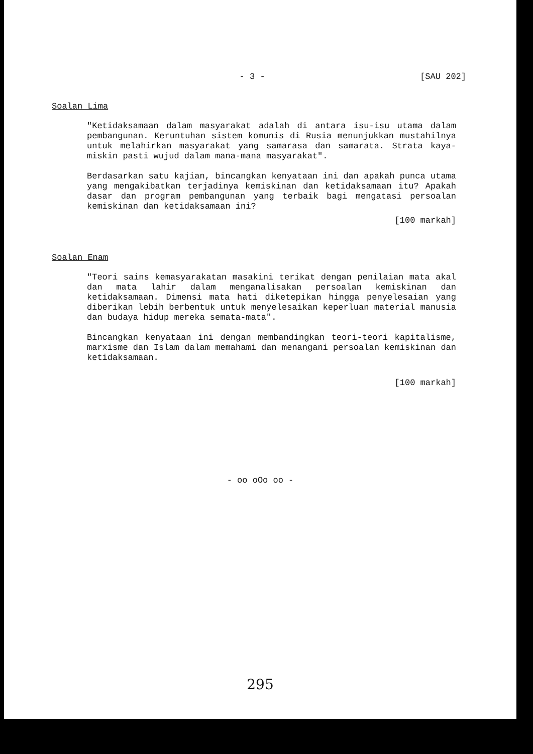- 3 - [SAU 202]
Soalan Lima
"Ketidaksamaan dalam masyarakat adalah di antara isu-isu utama dalam pembangunan. Keruntuhan sistem komunis di Rusia menunjukkan mustahilnya untuk melahirkan masyarakat yang samarasa dan samarata. Strata kaya-miskin pasti wujud dalam mana-mana masyarakat".
Berdasarkan satu kajian, bincangkan kenyataan ini dan apakah punca utama yang mengakibatkan terjadinya kemiskinan dan ketidaksamaan itu? Apakah dasar dan program pembangunan yang terbaik bagi mengatasi persoalan kemiskinan dan ketidaksamaan ini?
[100 markah]
Soalan Enam
"Teori sains kemasyarakatan masakini terikat dengan penilaian mata akal dan mata lahir dalam menganalisakan persoalan kemiskinan dan ketidaksamaan. Dimensi mata hati diketepikan hingga penyelesaian yang diberikan lebih berbentuk untuk menyelesaikan keperluan material manusia dan budaya hidup mereka semata-mata".
Bincangkan kenyataan ini dengan membandingkan teori-teori kapitalisme, marxisme dan Islam dalam memahami dan menangani persoalan kemiskinan dan ketidaksamaan.
[100 markah]
- oo oOo oo -
295